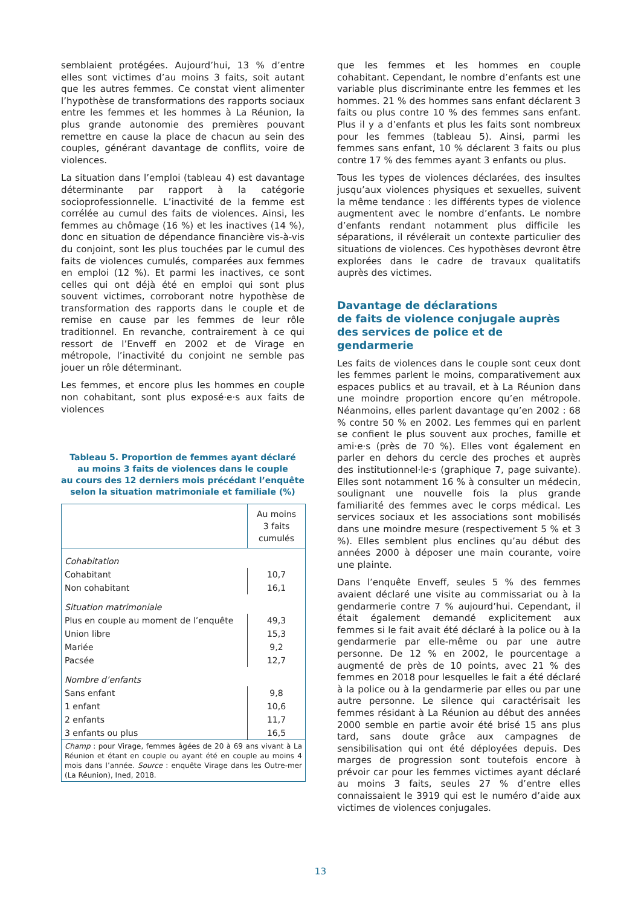semblaient protégées. Aujourd’hui, 13 % d’entre elles sont victimes d’au moins 3 faits, soit autant que les autres femmes. Ce constat vient alimenter l’hypothèse de transformations des rapports sociaux entre les femmes et les hommes à La Réunion, la plus grande autonomie des premières pouvant remettre en cause la place de chacun au sein des couples, générant davantage de conflits, voire de violences.
La situation dans l’emploi (tableau 4) est davantage déterminante par rapport à la catégorie socioprofessionnelle. L’inactivité de la femme est corrélée au cumul des faits de violences. Ainsi, les femmes au chômage (16 %) et les inactives (14 %), donc en situation de dépendance financière vis-à-vis du conjoint, sont les plus touchées par le cumul des faits de violences cumulés, comparées aux femmes en emploi (12 %). Et parmi les inactives, ce sont celles qui ont déjà été en emploi qui sont plus souvent victimes, corroborant notre hypothèse de transformation des rapports dans le couple et de remise en cause par les femmes de leur rôle traditionnel. En revanche, contrairement à ce qui ressort de l’Enveff en 2002 et de Virage en métropole, l’inactivité du conjoint ne semble pas jouer un rôle déterminant.
Les femmes, et encore plus les hommes en couple non cohabitant, sont plus exposé·e·s aux faits de violences
Tableau 5. Proportion de femmes ayant déclaré
au moins 3 faits de violences dans le couple
au cours des 12 derniers mois précédant l’enquête
selon la situation matrimoniale et familiale (%)
| | Au moins 3 faits cumulés |
| --- | --- |
| Cohabitation | |
| Cohabitant | 10,7 |
| Non cohabitant | 16,1 |
| Situation matrimoniale | |
| Plus en couple au moment de l’enquête | 49,3 |
| Union libre | 15,3 |
| Mariée | 9,2 |
| Pacsée | 12,7 |
| Nombre d’enfants | |
| Sans enfant | 9,8 |
| 1 enfant | 10,6 |
| 2 enfants | 11,7 |
| 3 enfants ou plus | 16,5 |
| Champ : pour Virage, femmes âgées de 20 à 69 ans vivant à La Réunion et étant en couple ou ayant été en couple au moins 4 mois dans l’année. Source : enquête Virage dans les Outre-mer (La Réunion), Ined, 2018. | |
que les femmes et les hommes en couple cohabitant. Cependant, le nombre d’enfants est une variable plus discriminante entre les femmes et les hommes. 21 % des hommes sans enfant déclarent 3 faits ou plus contre 10 % des femmes sans enfant. Plus il y a d’enfants et plus les faits sont nombreux pour les femmes (tableau 5). Ainsi, parmi les femmes sans enfant, 10 % déclarent 3 faits ou plus contre 17 % des femmes ayant 3 enfants ou plus.
Tous les types de violences déclarées, des insultes jusqu’aux violences physiques et sexuelles, suivent la même tendance : les différents types de violence augmentent avec le nombre d’enfants. Le nombre d’enfants rendant notamment plus difficile les séparations, il révélerait un contexte particulier des situations de violences. Ces hypothèses devront être explorées dans le cadre de travaux qualitatifs auprès des victimes.
Davantage de déclarations
de faits de violence conjugale auprès
des services de police et de gendarmerie
Les faits de violences dans le couple sont ceux dont les femmes parlent le moins, comparativement aux espaces publics et au travail, et à La Réunion dans une moindre proportion encore qu’en métropole. Néanmoins, elles parlent davantage qu’en 2002 : 68 % contre 50 % en 2002. Les femmes qui en parlent se confient le plus souvent aux proches, famille et ami·e·s (près de 70 %). Elles vont également en parler en dehors du cercle des proches et auprès des institutionnel·le·s (graphique 7, page suivante). Elles sont notamment 16 % à consulter un médecin, soulignant une nouvelle fois la plus grande familiarité des femmes avec le corps médical. Les services sociaux et les associations sont mobilisés dans une moindre mesure (respectivement 5 % et 3 %). Elles semblent plus enclines qu’au début des années 2000 à déposer une main courante, voire une plainte.
Dans l’enquête Enveff, seules 5 % des femmes avaient déclaré une visite au commissariat ou à la gendarmerie contre 7 % aujourd’hui. Cependant, il était également demandé explicitement aux femmes si le fait avait été déclaré à la police ou à la gendarmerie par elle-même ou par une autre personne. De 12 % en 2002, le pourcentage a augmenté de près de 10 points, avec 21 % des femmes en 2018 pour lesquelles le fait a été déclaré à la police ou à la gendarmerie par elles ou par une autre personne. Le silence qui caractérisait les femmes résidant à La Réunion au début des années 2000 semble en partie avoir été brisé 15 ans plus tard, sans doute grâce aux campagnes de sensibilisation qui ont été déployées depuis. Des marges de progression sont toutefois encore à prévoir car pour les femmes victimes ayant déclaré au moins 3 faits, seules 27 % d’entre elles connaissaient le 3919 qui est le numéro d’aide aux victimes de violences conjugales.
13